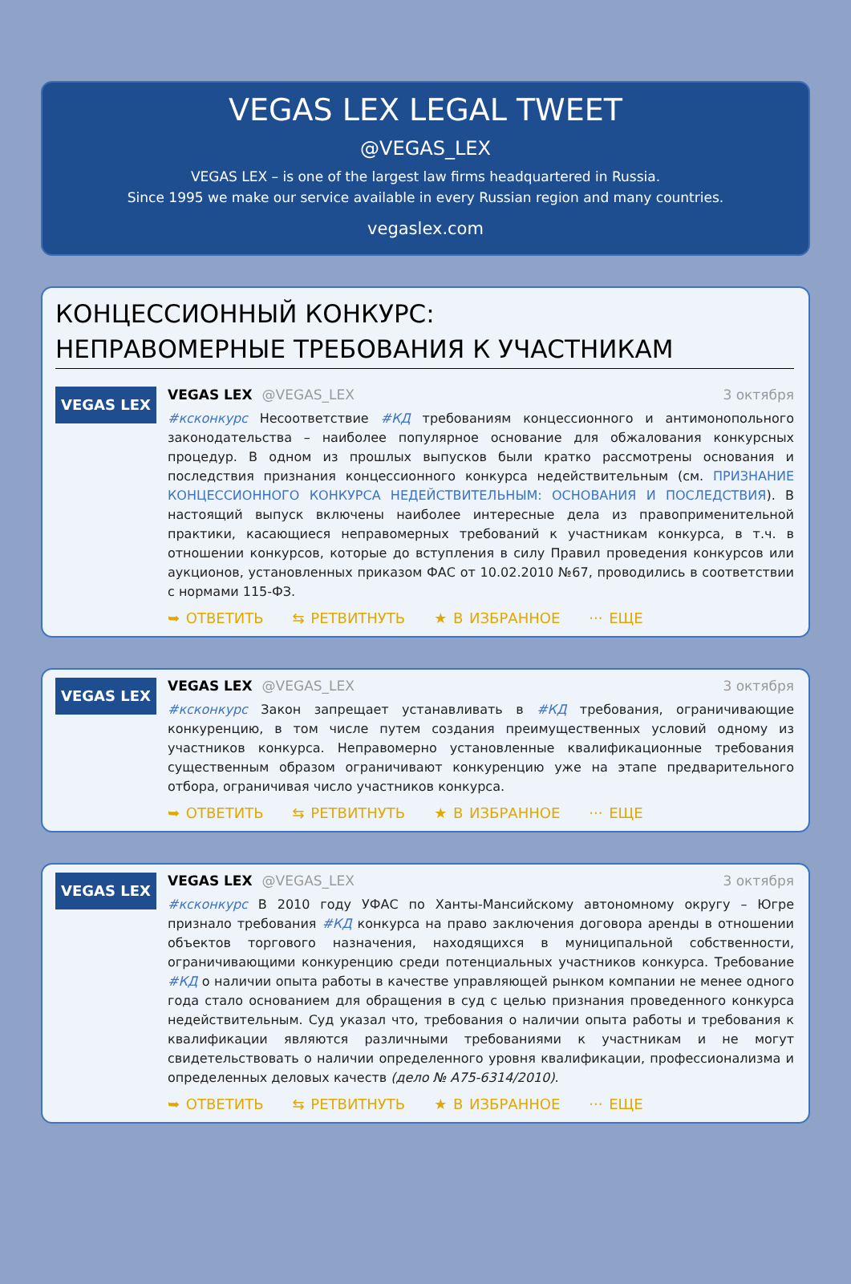VEGAS LEX LEGAL TWEET
@VEGAS_LEX
VEGAS LEX – is one of the largest law firms headquartered in Russia.
Since 1995 we make our service available in every Russian region and many countries.
vegaslex.com
КОНЦЕССИОННЫЙ КОНКУРС:
НЕПРАВОМЕРНЫЕ ТРЕБОВАНИЯ К УЧАСТНИКАМ
VEGAS LEX
VEGAS LEX @VEGAS_LEX 3 октября
#ксконкурс Несоответствие #КД требованиям концессионного и антимонопольного законодательства – наиболее популярное основание для обжалования конкурсных процедур. В одном из прошлых выпусков были кратко рассмотрены основания и последствия признания концессионного конкурса недействительным (см. ПРИЗНАНИЕ КОНЦЕССИОННОГО КОНКУРСА НЕДЕЙСТВИТЕЛЬНЫМ: ОСНОВАНИЯ И ПОСЛЕДСТВИЯ). В настоящий выпуск включены наиболее интересные дела из правоприменительной практики, касающиеся неправомерных требований к участникам конкурса, в т.ч. в отношении конкурсов, которые до вступления в силу Правил проведения конкурсов или аукционов, установленных приказом ФАС от 10.02.2010 №67, проводились в соответствии с нормами 115-ФЗ.
➥ ОТВЕТИТЬ ⇆ РЕТВИТНУТЬ ★ В ИЗБРАННОЕ ··· ЕЩЕ
VEGAS LEX
VEGAS LEX @VEGAS_LEX 3 октября
#ксконкурс Закон запрещает устанавливать в #КД требования, ограничивающие конкуренцию, в том числе путем создания преимущественных условий одному из участников конкурса. Неправомерно установленные квалификационные требования существенным образом ограничивают конкуренцию уже на этапе предварительного отбора, ограничивая число участников конкурса.
➥ ОТВЕТИТЬ ⇆ РЕТВИТНУТЬ ★ В ИЗБРАННОЕ ··· ЕЩЕ
VEGAS LEX
VEGAS LEX @VEGAS_LEX 3 октября
#ксконкурс В 2010 году УФАС по Ханты-Мансийскому автономному округу – Югре признало требования #КД конкурса на право заключения договора аренды в отношении объектов торгового назначения, находящихся в муниципальной собственности, ограничивающими конкуренцию среди потенциальных участников конкурса. Требование #КД о наличии опыта работы в качестве управляющей рынком компании не менее одного года стало основанием для обращения в суд с целью признания проведенного конкурса недействительным. Суд указал что, требования о наличии опыта работы и требования к квалификации являются различными требованиями к участникам и не могут свидетельствовать о наличии определенного уровня квалификации, профессионализма и определенных деловых качеств (дело № А75-6314/2010).
➥ ОТВЕТИТЬ ⇆ РЕТВИТНУТЬ ★ В ИЗБРАННОЕ ··· ЕЩЕ